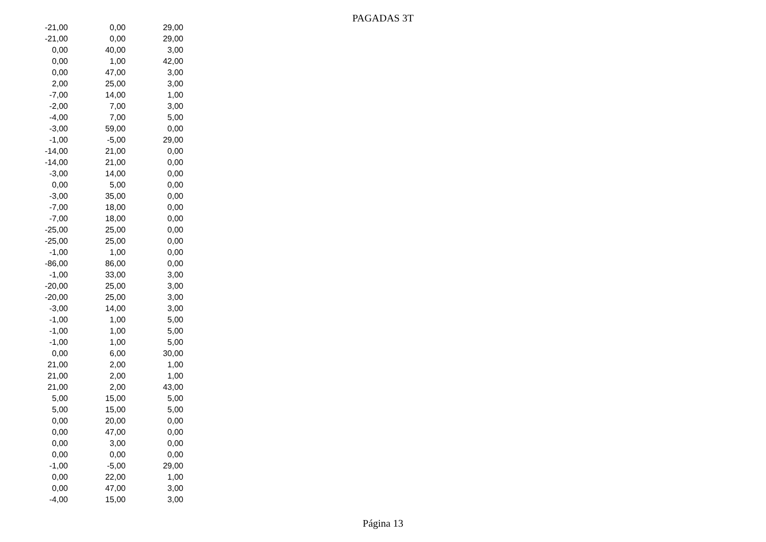PAGADAS 3T
| -21,00 | 0,00 | 29,00 |
| -21,00 | 0,00 | 29,00 |
| 0,00 | 40,00 | 3,00 |
| 0,00 | 1,00 | 42,00 |
| 0,00 | 47,00 | 3,00 |
| 2,00 | 25,00 | 3,00 |
| -7,00 | 14,00 | 1,00 |
| -2,00 | 7,00 | 3,00 |
| -4,00 | 7,00 | 5,00 |
| -3,00 | 59,00 | 0,00 |
| -1,00 | -5,00 | 29,00 |
| -14,00 | 21,00 | 0,00 |
| -14,00 | 21,00 | 0,00 |
| -3,00 | 14,00 | 0,00 |
| 0,00 | 5,00 | 0,00 |
| -3,00 | 35,00 | 0,00 |
| -7,00 | 18,00 | 0,00 |
| -7,00 | 18,00 | 0,00 |
| -25,00 | 25,00 | 0,00 |
| -25,00 | 25,00 | 0,00 |
| -1,00 | 1,00 | 0,00 |
| -86,00 | 86,00 | 0,00 |
| -1,00 | 33,00 | 3,00 |
| -20,00 | 25,00 | 3,00 |
| -20,00 | 25,00 | 3,00 |
| -3,00 | 14,00 | 3,00 |
| -1,00 | 1,00 | 5,00 |
| -1,00 | 1,00 | 5,00 |
| -1,00 | 1,00 | 5,00 |
| 0,00 | 6,00 | 30,00 |
| 21,00 | 2,00 | 1,00 |
| 21,00 | 2,00 | 1,00 |
| 21,00 | 2,00 | 43,00 |
| 5,00 | 15,00 | 5,00 |
| 5,00 | 15,00 | 5,00 |
| 0,00 | 20,00 | 0,00 |
| 0,00 | 47,00 | 0,00 |
| 0,00 | 3,00 | 0,00 |
| 0,00 | 0,00 | 0,00 |
| -1,00 | -5,00 | 29,00 |
| 0,00 | 22,00 | 1,00 |
| 0,00 | 47,00 | 3,00 |
| -4,00 | 15,00 | 3,00 |
Página 13